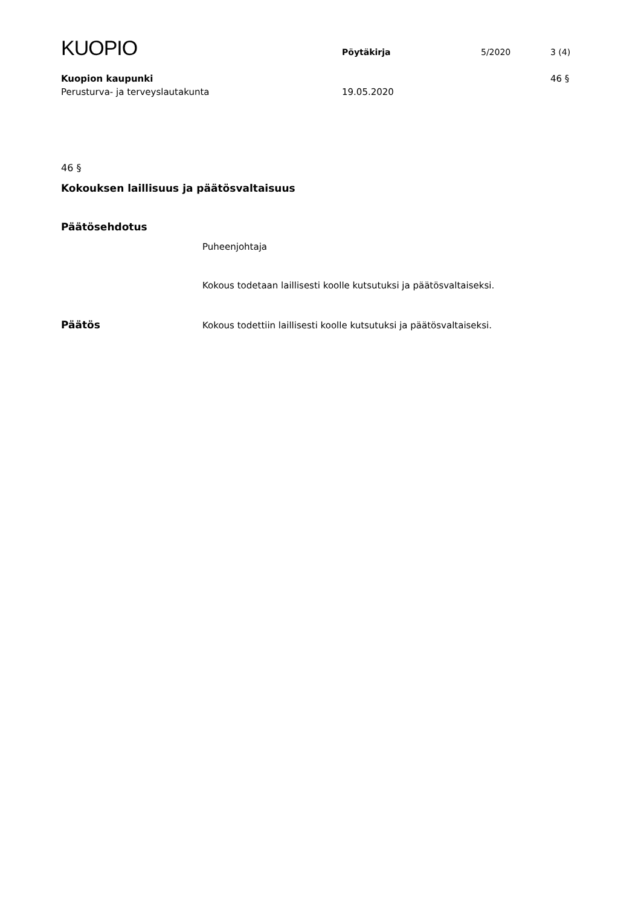KUOPIO
Pöytäkirja 5/2020 3 (4)
Kuopion kaupunki 46 §
Perusturva- ja terveyslautakunta 19.05.2020
46 §
Kokouksen laillisuus ja päätösvaltaisuus
Päätösehdotus
Puheenjohtaja
Kokous todetaan laillisesti koolle kutsutuksi ja päätösvaltaiseksi.
Päätös Kokous todettiin laillisesti koolle kutsutuksi ja päätösvaltaiseksi.